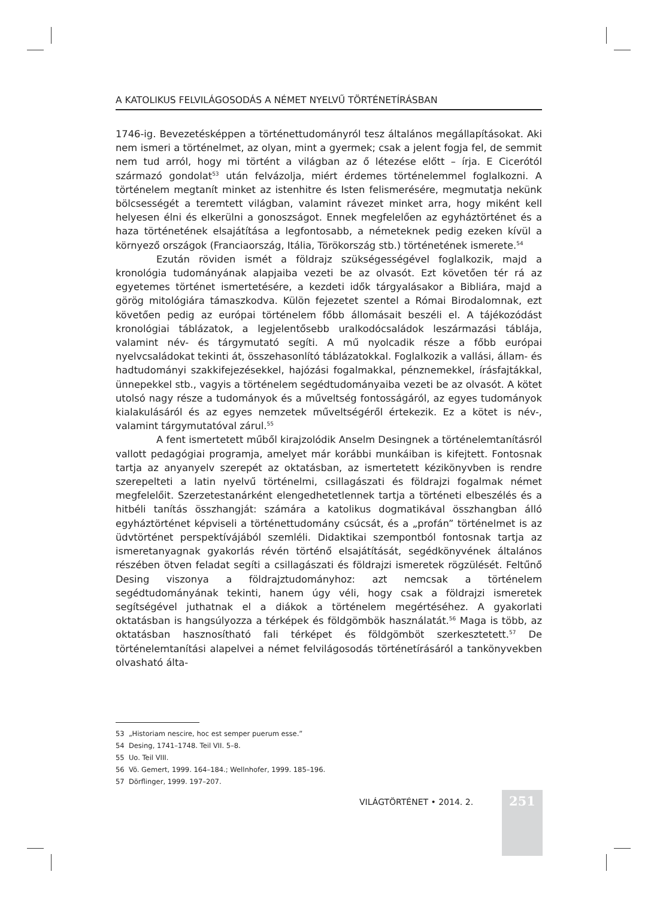A KATOLIKUS FELVILÁGOSODÁS A NÉMET NYELVŰ TÖRTÉNETÍRÁSBAN
1746-ig. Bevezetésképpen a történettudományról tesz általános megállapításokat. Aki nem ismeri a történelmet, az olyan, mint a gyermek; csak a jelent fogja fel, de semmit nem tud arról, hogy mi történt a világban az ő létezése előtt – írja. E Cicerótól származó gondolat<sup>53</sup> után felvázolja, miért érdemes történelemmel foglalkozni. A történelem megtanít minket az istenhitre és Isten felismerésére, megmutatja nekünk bölcsességét a teremtett világban, valamint rávezet minket arra, hogy miként kell helyesen élni és elkerülni a gonoszságot. Ennek megfelelően az egyháztörténet és a haza történetének elsajátítása a legfontosabb, a németeknek pedig ezeken kívül a környező országok (Franciaország, Itália, Törökország stb.) történetének ismerete.<sup>54</sup>
Ezután röviden ismét a földrajz szükségességével foglalkozik, majd a kronológia tudományának alapjaiba vezeti be az olvasót. Ezt követően tér rá az egyetemes történet ismertetésére, a kezdeti idők tárgyalásakor a Bibliára, majd a görög mitológiára támaszkodva. Külön fejezetet szentel a Római Birodalomnak, ezt követően pedig az európai történelem főbb állomásait beszéli el. A tájékozódást kronológiai táblázatok, a legjelentősebb uralkodócsaládok leszármazási táblája, valamint név- és tárgymutató segíti. A mű nyolcadik része a főbb európai nyelvcsaládokat tekinti át, összehasonlító táblázatokkal. Foglalkozik a vallási, állam- és hadtudományi szakkifejezésekkel, hajózási fogalmakkal, pénznemekkel, írásfajtákkal, ünnepekkel stb., vagyis a történelem segédtudományaiba vezeti be az olvasót. A kötet utolsó nagy része a tudományok és a műveltség fontosságáról, az egyes tudományok kialakulásáról és az egyes nemzetek műveltségéről értekezik. Ez a kötet is név-, valamint tárgymutatóval zárul.<sup>55</sup>
A fent ismertetett műből kirajzolódik Anselm Desingnek a történelemtanításról vallott pedagógiai programja, amelyet már korábbi munkáiban is kifejtett. Fontosnak tartja az anyanyelv szerepét az oktatásban, az ismertetett kézikönyvben is rendre szerepelteti a latin nyelvű történelmi, csillagászati és földrajzi fogalmak német megfelelőit. Szerzetestanárként elengedhetetlennek tartja a történeti elbeszélés és a hitbéli tanítás összhangját: számára a katolikus dogmatikával összhangban álló egyháztörténet képviseli a történettudomány csúcsát, és a „profán” történelmet is az üdvtörténet perspektívájából szemléli. Didaktikai szempontból fontosnak tartja az ismeretanyagnak gyakorlás révén történő elsajátítását, segédkönyvének általános részében ötven feladat segíti a csillagászati és földrajzi ismeretek rögzülését. Feltűnő Desing viszonya a földrajztudományhoz: azt nemcsak a történelem segédtudományának tekinti, hanem úgy véli, hogy csak a földrajzi ismeretek segítségével juthatnak el a diákok a történelem megértéséhez. A gyakorlati oktatásban is hangsúlyozza a térképek és földgömbök használatát.<sup>56</sup> Maga is több, az oktatásban hasznosítható fali térképet és földgömböt szerkesztetett.<sup>57</sup> De történelemtanítási alapelvei a német felvilágosodás történetírásáról a tankönyvekben olvasható álta-
53 „Historiam nescire, hoc est semper puerum esse.”
54 Desing, 1741–1748. Teil VII. 5–8.
55 Uo. Teil VIII.
56 Vö. Gemert, 1999. 164–184.; Wellnhofer, 1999. 185–196.
57 Dörflinger, 1999. 197–207.
VILÁGTÖRTÉNET • 2014. 2. 251